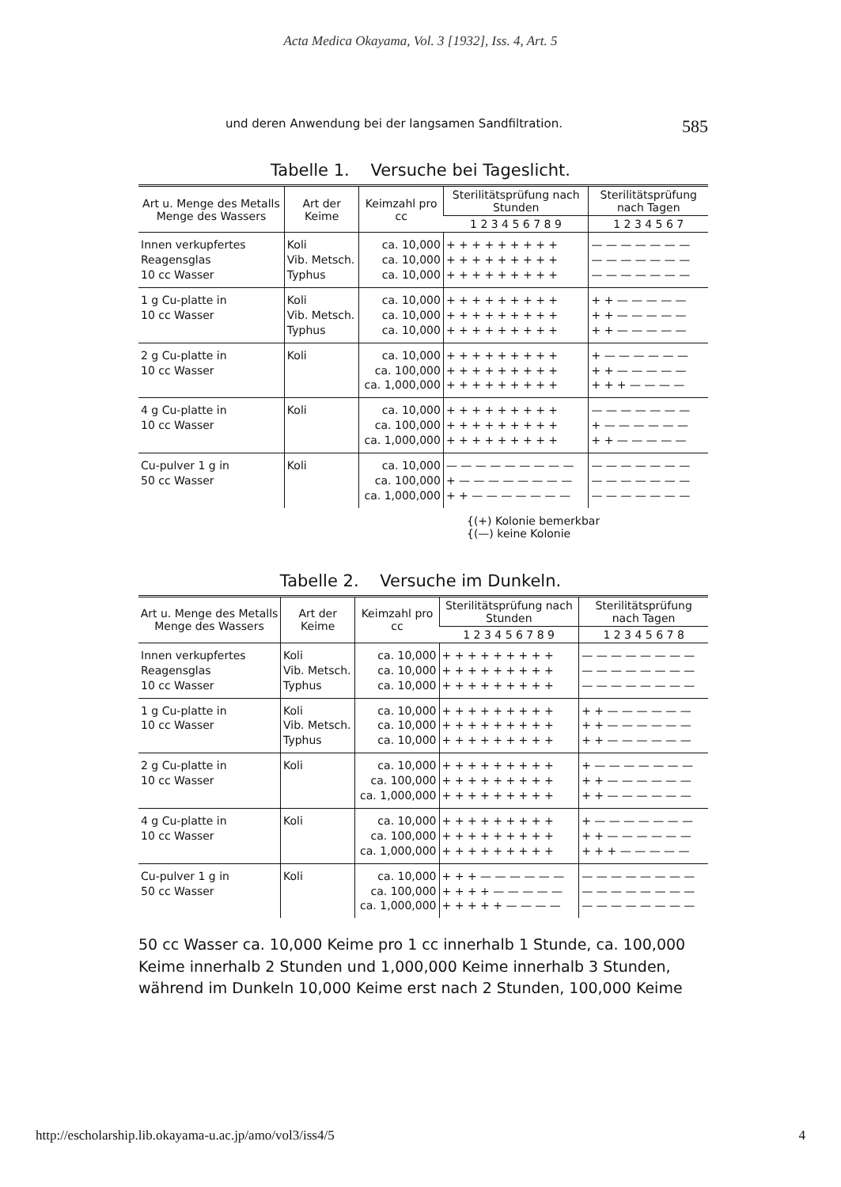Acta Medica Okayama, Vol. 3 [1932], Iss. 4, Art. 5
und deren Anwendung bei der langsamen Sandfiltration. 585
Tabelle 1. Versuche bei Tageslicht.
| Art u. Menge des Metalls Menge des Wassers | Art der Keime | Keimzahl pro cc | Sterilitätsprüfung nach Stunden | Sterilitätsprüfung nach Tagen |
| --- | --- | --- | --- | --- |
| | | | 1 2 3 4 5 6 7 8 9 | 1 2 3 4 5 6 7 |
| Innen verkupfertes Reagensglas 10 cc Wasser | Koli Vib. Metsch. Typhus | ca. 10,000 ca. 10,000 ca. 10,000 | + + + + + + + + + + + + + + + + + + + + + + + + + + + | — — — — — — — — — — — — — — — — — — — — — |
| 1 g Cu-platte in 10 cc Wasser | Koli Vib. Metsch. Typhus | ca. 10,000 ca. 10,000 ca. 10,000 | + + + + + + + + + + + + + + + + + + + + + + + + + + + | + + — — — — — + + — — — — — + + — — — — — |
| 2 g Cu-platte in 10 cc Wasser | Koli | ca. 10,000 ca. 100,000 ca. 1,000,000 | + + + + + + + + + + + + + + + + + + + + + + + + + + + | + — — — — — — + + — — — — — + + + — — — — |
| 4 g Cu-platte in 10 cc Wasser | Koli | ca. 10,000 ca. 100,000 ca. 1,000,000 | + + + + + + + + + + + + + + + + + + + + + + + + + + + | — — — — — — — + — — — — — — + + — — — — — |
| Cu-pulver 1 g in 50 cc Wasser | Koli | ca. 10,000 ca. 100,000 ca. 1,000,000 | — — — — — — — — — + — — — — — — — — + + — — — — — — — | — — — — — — — — — — — — — — — — — — — — — |
{(+) Kolonie bemerkbar
{(—) keine Kolonie
Tabelle 2. Versuche im Dunkeln.
| Art u. Menge des Metalls Menge des Wassers | Art der Keime | Keimzahl pro cc | Sterilitätsprüfung nach Stunden | Sterilitätsprüfung nach Tagen |
| --- | --- | --- | --- | --- |
| | | | 1 2 3 4 5 6 7 8 9 | 1 2 3 4 5 6 7 8 |
| Innen verkupfertes Reagensglas 10 cc Wasser | Koli Vib. Metsch. Typhus | ca. 10,000 ca. 10,000 ca. 10,000 | + + + + + + + + + + + + + + + + + + + + + + + + + + + | — — — — — — — — — — — — — — — — — — — — — — — — |
| 1 g Cu-platte in 10 cc Wasser | Koli Vib. Metsch. Typhus | ca. 10,000 ca. 10,000 ca. 10,000 | + + + + + + + + + + + + + + + + + + + + + + + + + + + | + + — — — — — — + + — — — — — — + + — — — — — — |
| 2 g Cu-platte in 10 cc Wasser | Koli | ca. 10,000 ca. 100,000 ca. 1,000,000 | + + + + + + + + + + + + + + + + + + + + + + + + + + + | + — — — — — — — + + — — — — — — + + — — — — — — |
| 4 g Cu-platte in 10 cc Wasser | Koli | ca. 10,000 ca. 100,000 ca. 1,000,000 | + + + + + + + + + + + + + + + + + + + + + + + + + + + | + — — — — — — — + + — — — — — — + + + — — — — — |
| Cu-pulver 1 g in 50 cc Wasser | Koli | ca. 10,000 ca. 100,000 ca. 1,000,000 | + + + — — — — — — + + + + — — — — — + + + + + — — — — | — — — — — — — — — — — — — — — — — — — — — — — — |
50 cc Wasser ca. 10,000 Keime pro 1 cc innerhalb 1 Stunde, ca. 100,000 Keime innerhalb 2 Stunden und 1,000,000 Keime innerhalb 3 Stunden, während im Dunkeln 10,000 Keime erst nach 2 Stunden, 100,000 Keime
http://escholarship.lib.okayama-u.ac.jp/amo/vol3/iss4/5 4